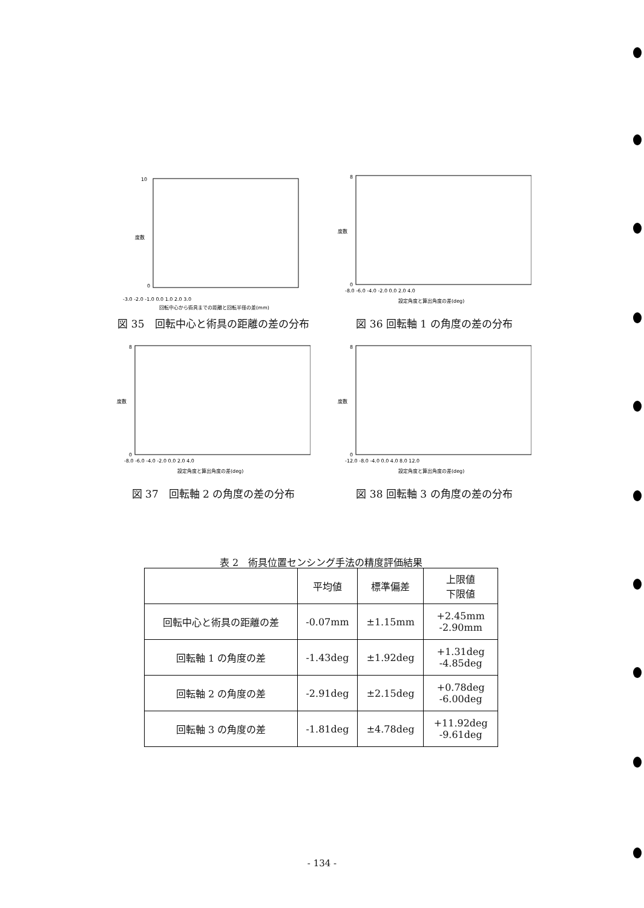度数
-3.0 -2.0 -1.0 0.0 1.0 2.0 3.0
回転中心から術具までの距離と回転半径の差(mm)
10
0
図 35　回転中心と術具の距離の差の分布
度数
-8.0 -6.0 -4.0 -2.0 0.0 2.0 4.0
設定角度と算出角度の差(deg)
8
0
図 36 回転軸 1 の角度の差の分布
度数
-8.0 -6.0 -4.0 -2.0 0.0 2.0 4.0
設定角度と算出角度の差(deg)
8
0
図 37　回転軸 2 の角度の差の分布
度数
-12.0 -8.0 -4.0 0.0 4.0 8.0 12.0
設定角度と算出角度の差(deg)
8
0
図 38 回転軸 3 の角度の差の分布
表 2　術具位置センシング手法の精度評価結果
| | 平均値 | 標準偏差 | 上限値 下限値 |
| --- | --- | --- | --- |
| 回転中心と術具の距離の差 | -0.07mm | ±1.15mm | +2.45mm -2.90mm |
| 回転軸 1 の角度の差 | -1.43deg | ±1.92deg | +1.31deg -4.85deg |
| 回転軸 2 の角度の差 | -2.91deg | ±2.15deg | +0.78deg -6.00deg |
| 回転軸 3 の角度の差 | -1.81deg | ±4.78deg | +11.92deg -9.61deg |
- 134 -